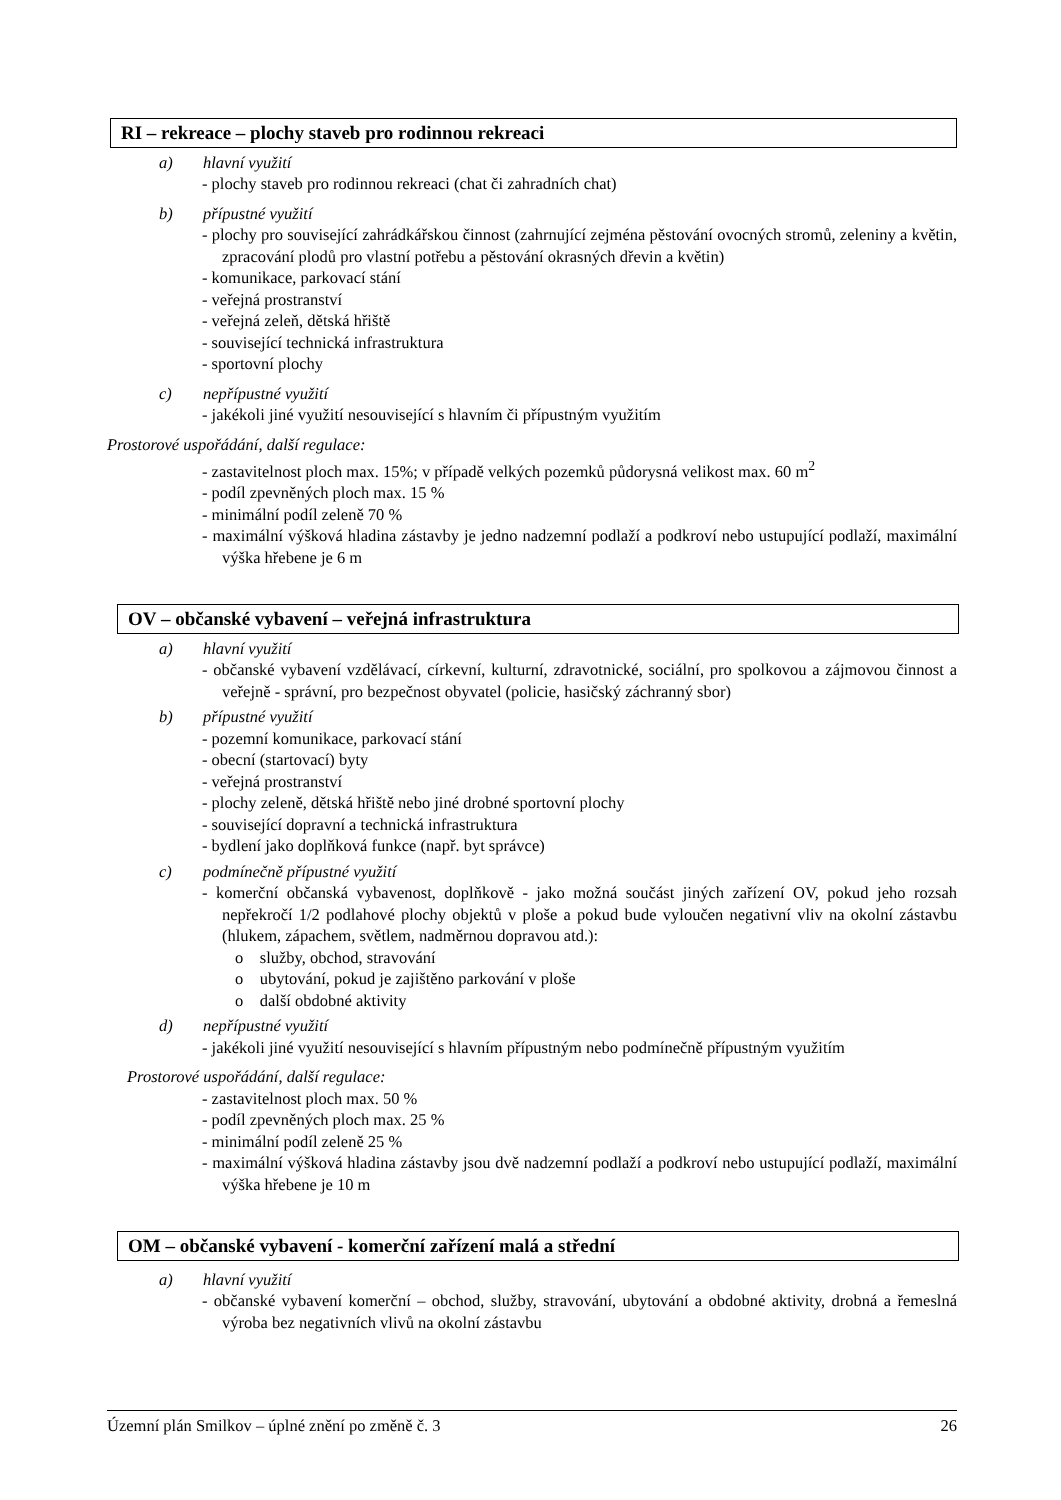RI – rekreace – plochy staveb pro rodinnou rekreaci
a) hlavní využití
- plochy staveb pro rodinnou rekreaci (chat či zahradních chat)
b) přípustné využití
- plochy pro související zahrádkářskou činnost (zahrnující zejména pěstování ovocných stromů, zeleniny a květin, zpracování plodů pro vlastní potřebu a pěstování okrasných dřevin a květin)
- komunikace, parkovací stání
- veřejná prostranství
- veřejná zeleň, dětská hřiště
- související technická infrastruktura
- sportovní plochy
c) nepřípustné využití
- jakékoli jiné využití nesouvisející s hlavním či přípustným využitím
Prostorové uspořádání, další regulace:
- zastavitelnost ploch max. 15%; v případě velkých pozemků půdorysná velikost max. 60 m<sup>2</sup>
- podíl zpevněných ploch max. 15 %
- minimální podíl zeleně 70 %
- maximální výšková hladina zástavby je jedno nadzemní podlaží a podkroví nebo ustupující podlaží, maximální výška hřebene je 6 m
OV – občanské vybavení – veřejná infrastruktura
a) hlavní využití
- občanské vybavení vzdělávací, církevní, kulturní, zdravotnické, sociální, pro spolkovou a zájmovou činnost a veřejně - správní, pro bezpečnost obyvatel (policie, hasičský záchranný sbor)
b) přípustné využití
- pozemní komunikace, parkovací stání
- obecní (startovací) byty
- veřejná prostranství
- plochy zeleně, dětská hřiště nebo jiné drobné sportovní plochy
- související dopravní a technická infrastruktura
- bydlení jako doplňková funkce (např. byt správce)
c) podmínečně přípustné využití
- komerční občanská vybavenost, doplňkově - jako možná součást jiných zařízení OV, pokud jeho rozsah nepřekročí 1/2 podlahové plochy objektů v ploše a pokud bude vyloučen negativní vliv na okolní zástavbu (hlukem, zápachem, světlem, nadměrnou dopravou atd.):
o služby, obchod, stravování
o ubytování, pokud je zajištěno parkování v ploše
o další obdobné aktivity
d) nepřípustné využití
- jakékoli jiné využití nesouvisející s hlavním přípustným nebo podmínečně přípustným využitím
Prostorové uspořádání, další regulace:
- zastavitelnost ploch max. 50 %
- podíl zpevněných ploch max. 25 %
- minimální podíl zeleně 25 %
- maximální výšková hladina zástavby jsou dvě nadzemní podlaží a podkroví nebo ustupující podlaží, maximální výška hřebene je 10 m
OM – občanské vybavení - komerční zařízení malá a střední
a) hlavní využití
- občanské vybavení komerční – obchod, služby, stravování, ubytování a obdobné aktivity, drobná a řemeslná výroba bez negativních vlivů na okolní zástavbu
Územní plán Smilkov – úplné znění po změně č. 3 26